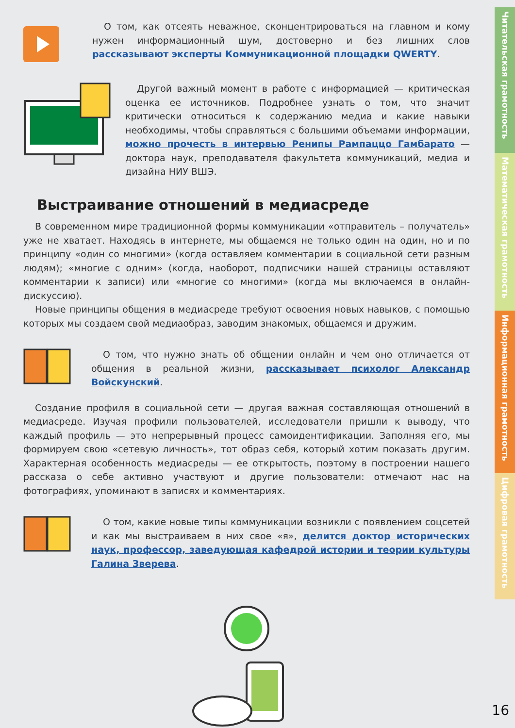О том, как отсеять неважное, сконцентрироваться на главном и кому нужен информационный шум, достоверно и без лишних слов рассказывают эксперты Коммуникационной площадки QWERTY.
Другой важный момент в работе с информацией — критическая оценка ее источников. Подробнее узнать о том, что значит критически относиться к содержанию медиа и какие навыки необходимы, чтобы справляться с большими объемами информации, можно прочесть в интервью Ренипы Рампаццо Гамбарато — доктора наук, преподавателя факультета коммуникаций, медиа и дизайна НИУ ВШЭ.
Выстраивание отношений в медиасреде
В современном мире традиционной формы коммуникации «отправитель – получатель» уже не хватает. Находясь в интернете, мы общаемся не только один на один, но и по принципу «один со многими» (когда оставляем комментарии в социальной сети разным людям); «многие с одним» (когда, наоборот, подписчики нашей страницы оставляют комментарии к записи) или «многие со многими» (когда мы включаемся в онлайн-дискуссию).
Новые принципы общения в медиасреде требуют освоения новых навыков, с помощью которых мы создаем свой медиаобраз, заводим знакомых, общаемся и дружим.
О том, что нужно знать об общении онлайн и чем оно отличается от общения в реальной жизни, рассказывает психолог Александр Войскунский.
Создание профиля в социальной сети — другая важная составляющая отношений в медиасреде. Изучая профили пользователей, исследователи пришли к выводу, что каждый профиль — это непрерывный процесс самоидентификации. Заполняя его, мы формируем свою «сетевую личность», тот образ себя, который хотим показать другим. Характерная особенность медиасреды — ее открытость, поэтому в построении нашего рассказа о себе активно участвуют и другие пользователи: отмечают нас на фотографиях, упоминают в записях и комментариях.
О том, какие новые типы коммуникации возникли с появлением соцсетей и как мы выстраиваем в них свое «я», делится доктор исторических наук, профессор, заведующая кафедрой истории и теории культуры Галина Зверева.
Читательская грамотность
Математическая грамотность
Информационная грамотность
Цифровая грамотность
16